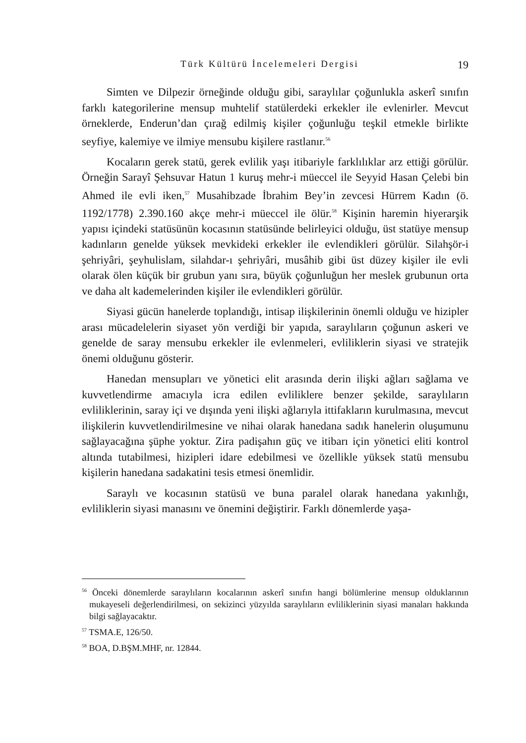Türk Kültürü İncelemeleri Dergisi 19
Simten ve Dilpezir örneğinde olduğu gibi, saraylılar çoğunlukla askerî sınıfın farklı kategorilerine mensup muhtelif statülerdeki erkekler ile evlenirler. Mevcut örneklerde, Enderun’dan çırağ edilmiş kişiler çoğunluğu teşkil etmekle birlikte seyfiye, kalemiye ve ilmiye mensubu kişilere rastlanır.<sup>56</sup>
Kocaların gerek statü, gerek evlilik yaşı itibariyle farklılıklar arz ettiği görülür. Örneğin Sarayî Şehsuvar Hatun 1 kuruş mehr-i müeccel ile Seyyid Hasan Çelebi bin Ahmed ile evli iken,<sup>57</sup> Musahibzade İbrahim Bey’in zevcesi Hürrem Kadın (ö. 1192/1778) 2.390.160 akçe mehr-i müeccel ile ölür.<sup>58</sup> Kişinin haremin hiyerarşik yapısı içindeki statüsünün kocasının statüsünde belirleyici olduğu, üst statüye mensup kadınların genelde yüksek mevkideki erkekler ile evlendikleri görülür. Silahşör-i şehriyâri, şeyhulislam, silahdar-ı şehriyâri, musâhib gibi üst düzey kişiler ile evli olarak ölen küçük bir grubun yanı sıra, büyük çoğunluğun her meslek grubunun orta ve daha alt kademelerinden kişiler ile evlendikleri görülür.
Siyasi gücün hanelerde toplandığı, intisap ilişkilerinin önemli olduğu ve hizipler arası mücadelelerin siyaset yön verdiği bir yapıda, saraylıların çoğunun askeri ve genelde de saray mensubu erkekler ile evlenmeleri, evliliklerin siyasi ve stratejik önemi olduğunu gösterir.
Hanedan mensupları ve yönetici elit arasında derin ilişki ağları sağlama ve kuvvetlendirme amacıyla icra edilen evliliklere benzer şekilde, saraylıların evliliklerinin, saray içi ve dışında yeni ilişki ağlarıyla ittifakların kurulmasına, mevcut ilişkilerin kuvvetlendirilmesine ve nihai olarak hanedana sadık hanelerin oluşumunu sağlayacağına şüphe yoktur. Zira padişahın güç ve itibarı için yönetici eliti kontrol altında tutabilmesi, hizipleri idare edebilmesi ve özellikle yüksek statü mensubu kişilerin hanedana sadakatini tesis etmesi önemlidir.
Saraylı ve kocasının statüsü ve buna paralel olarak hanedana yakınlığı, evliliklerin siyasi manasını ve önemini değiştirir. Farklı dönemlerde yaşa-
<sup>56</sup> Önceki dönemlerde saraylıların kocalarının askerî sınıfın hangi bölümlerine mensup olduklarının mukayeseli değerlendirilmesi, on sekizinci yüzyılda saraylıların evliliklerinin siyasi manaları hakkında bilgi sağlayacaktır.
<sup>57</sup> TSMA.E, 126/50.
<sup>58</sup> BOA, D.BŞM.MHF, nr. 12844.